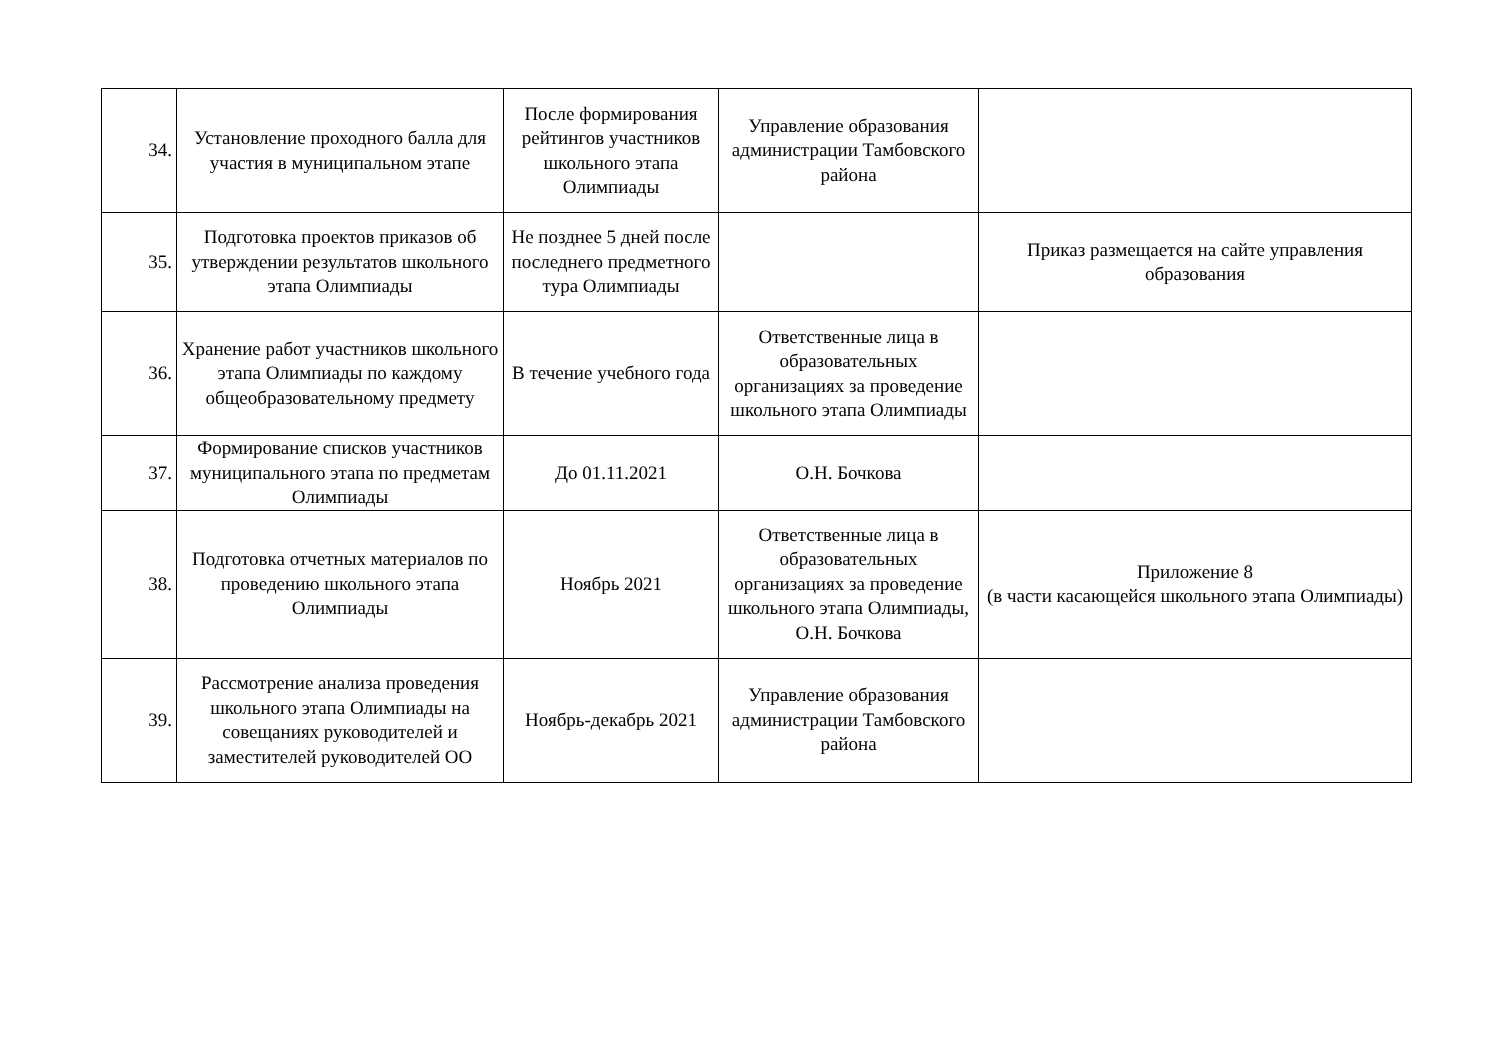| 34. | Установление проходного балла для участия в муниципальном этапе | После формирования рейтингов участников школьного этапа Олимпиады | Управление образования администрации Тамбовского района | |
| 35. | Подготовка проектов приказов об утверждении результатов школьного этапа Олимпиады | Не позднее 5 дней после последнего предметного тура Олимпиады | | Приказ размещается на сайте управления образования |
| 36. | Хранение работ участников школьного этапа Олимпиады по каждому общеобразовательному предмету | В течение учебного года | Ответственные лица в образовательных организациях за проведение школьного этапа Олимпиады | |
| 37. | Формирование списков участников муниципального этапа по предметам Олимпиады | До 01.11.2021 | О.Н. Бочкова | |
| 38. | Подготовка отчетных материалов по проведению школьного этапа Олимпиады | Ноябрь 2021 | Ответственные лица в образовательных организациях за проведение школьного этапа Олимпиады, О.Н. Бочкова | Приложение 8 (в части касающейся школьного этапа Олимпиады) |
| 39. | Рассмотрение анализа проведения школьного этапа Олимпиады на совещаниях руководителей и заместителей руководителей ОО | Ноябрь-декабрь 2021 | Управление образования администрации Тамбовского района | |